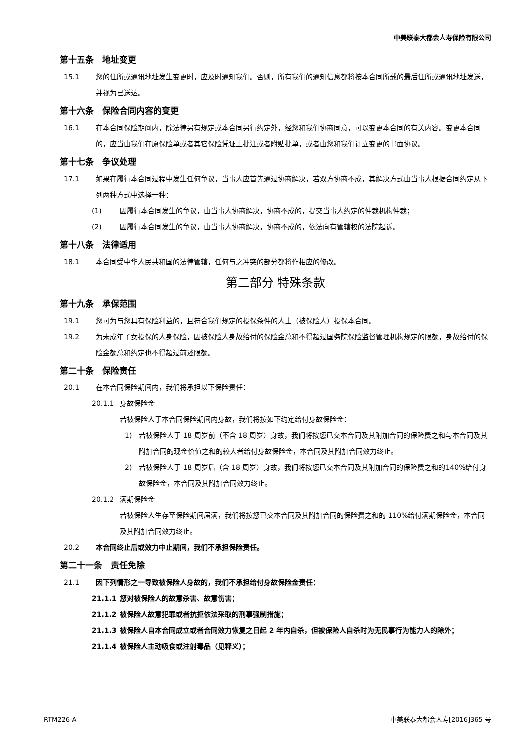中美联泰大都会人寿保险有限公司
第十五条　地址变更
15.1 您的住所或通讯地址发生变更时，应及时通知我们。否则，所有我们的通知信息都将按本合同所载的最后住所或通讯地址发送，并视为已送达。
第十六条　保险合同内容的变更
16.1 在本合同保险期间内，除法律另有规定或本合同另行约定外，经您和我们协商同意，可以变更本合同的有关内容。变更本合同的，应当由我们在原保险单或者其它保险凭证上批注或者附贴批单，或者由您和我们订立变更的书面协议。
第十七条　争议处理
17.1 如果在履行本合同过程中发生任何争议，当事人应首先通过协商解决，若双方协商不成，其解决方式由当事人根据合同约定从下列两种方式中选择一种：
(1) 因履行本合同发生的争议，由当事人协商解决，协商不成的，提交当事人约定的仲裁机构仲裁；
(2) 因履行本合同发生的争议，由当事人协商解决，协商不成的，依法向有管辖权的法院起诉。
第十八条　法律适用
18.1 本合同受中华人民共和国的法律管辖，任何与之冲突的部分都将作相应的修改。
第二部分 特殊条款
第十九条　承保范围
19.1 您可为与您具有保险利益的，且符合我们规定的投保条件的人士（被保险人）投保本合同。
19.2 为未成年子女投保的人身保险，因被保险人身故给付的保险金总和不得超过国务院保险监督管理机构规定的限额，身故给付的保险金额总和约定也不得超过前述限额。
第二十条　保险责任
20.1 在本合同保险期间内，我们将承担以下保险责任：
20.1.1 身故保险金
若被保险人于本合同保险期间内身故，我们将按如下约定给付身故保险金：
1) 若被保险人于 18 周岁前（不含 18 周岁）身故，我们将按您已交本合同及其附加合同的保险费之和与本合同及其附加合同的现金价值之和的较大者给付身故保险金，本合同及其附加合同效力终止。
2) 若被保险人于 18 周岁后（含 18 周岁）身故，我们将按您已交本合同及其附加合同的保险费之和的140%给付身故保险金，本合同及其附加合同效力终止。
20.1.2 满期保险金
若被保险人生存至保险期间届满，我们将按您已交本合同及其附加合同的保险费之和的 110%给付满期保险金，本合同及其附加合同效力终止。
20.2 本合同终止后或效力中止期间，我们不承担保险责任。
第二十一条　责任免除
21.1 因下列情形之一导致被保险人身故的，我们不承担给付身故保险金责任：
21.1.1 您对被保险人的故意杀害、故意伤害；
21.1.2 被保险人故意犯罪或者抗拒依法采取的刑事强制措施；
21.1.3 被保险人自本合同成立或者合同效力恢复之日起 2 年内自杀，但被保险人自杀时为无民事行为能力人的除外；
21.1.4 被保险人主动吸食或注射毒品（见释义）；
RTM226-A 中美联泰大都会人寿[2016]365 号